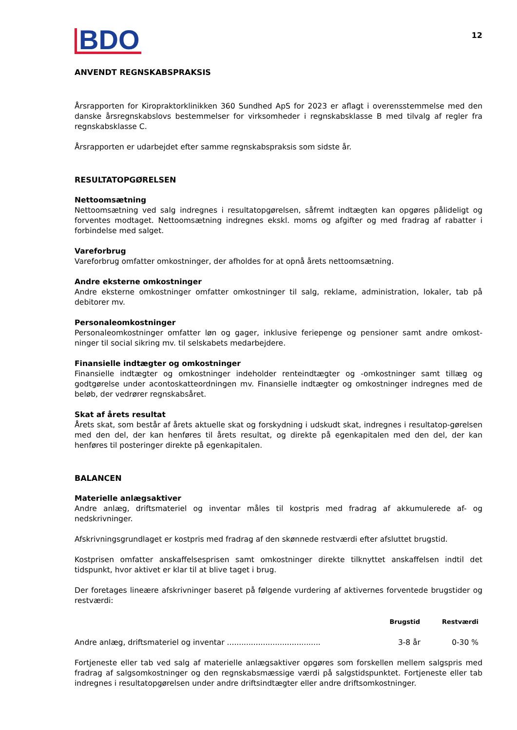BDO
12
ANVENDT REGNSKABSPRAKSIS
Årsrapporten for Kiropraktorklinikken 360 Sundhed ApS for 2023 er aflagt i overensstemmelse med den danske årsregnskabslovs bestemmelser for virksomheder i regnskabsklasse B med tilvalg af regler fra regnskabsklasse C.
Årsrapporten er udarbejdet efter samme regnskabspraksis som sidste år.
RESULTATOPGØRELSEN
Nettoomsætning
Nettoomsætning ved salg indregnes i resultatopgørelsen, såfremt indtægten kan opgøres pålideligt og forventes modtaget. Nettoomsætning indregnes ekskl. moms og afgifter og med fradrag af rabatter i forbindelse med salget.
Vareforbrug
Vareforbrug omfatter omkostninger, der afholdes for at opnå årets nettoomsætning.
Andre eksterne omkostninger
Andre eksterne omkostninger omfatter omkostninger til salg, reklame, administration, lokaler, tab på debitorer mv.
Personaleomkostninger
Personaleomkostninger omfatter løn og gager, inklusive feriepenge og pensioner samt andre omkost-ninger til social sikring mv. til selskabets medarbejdere.
Finansielle indtægter og omkostninger
Finansielle indtægter og omkostninger indeholder renteindtægter og -omkostninger samt tillæg og godtgørelse under acontoskatteordningen mv. Finansielle indtægter og omkostninger indregnes med de beløb, der vedrører regnskabsåret.
Skat af årets resultat
Årets skat, som består af årets aktuelle skat og forskydning i udskudt skat, indregnes i resultatop-gørelsen med den del, der kan henføres til årets resultat, og direkte på egenkapitalen med den del, der kan henføres til posteringer direkte på egenkapitalen.
BALANCEN
Materielle anlægsaktiver
Andre anlæg, driftsmateriel og inventar måles til kostpris med fradrag af akkumulerede af- og nedskrivninger.
Afskrivningsgrundlaget er kostpris med fradrag af den skønnede restværdi efter afsluttet brugstid.
Kostprisen omfatter anskaffelsesprisen samt omkostninger direkte tilknyttet anskaffelsen indtil det tidspunkt, hvor aktivet er klar til at blive taget i brug.
Der foretages lineære afskrivninger baseret på følgende vurdering af aktivernes forventede brugstider og restværdi:
| | Brugstid | Restværdi |
| --- | --- | --- |
| Andre anlæg, driftsmateriel og inventar ....................................... | 3-8 år | 0-30 % |
Fortjeneste eller tab ved salg af materielle anlægsaktiver opgøres som forskellen mellem salgspris med fradrag af salgsomkostninger og den regnskabsmæssige værdi på salgstidspunktet. Fortjeneste eller tab indregnes i resultatopgørelsen under andre driftsindtægter eller andre driftsomkostninger.